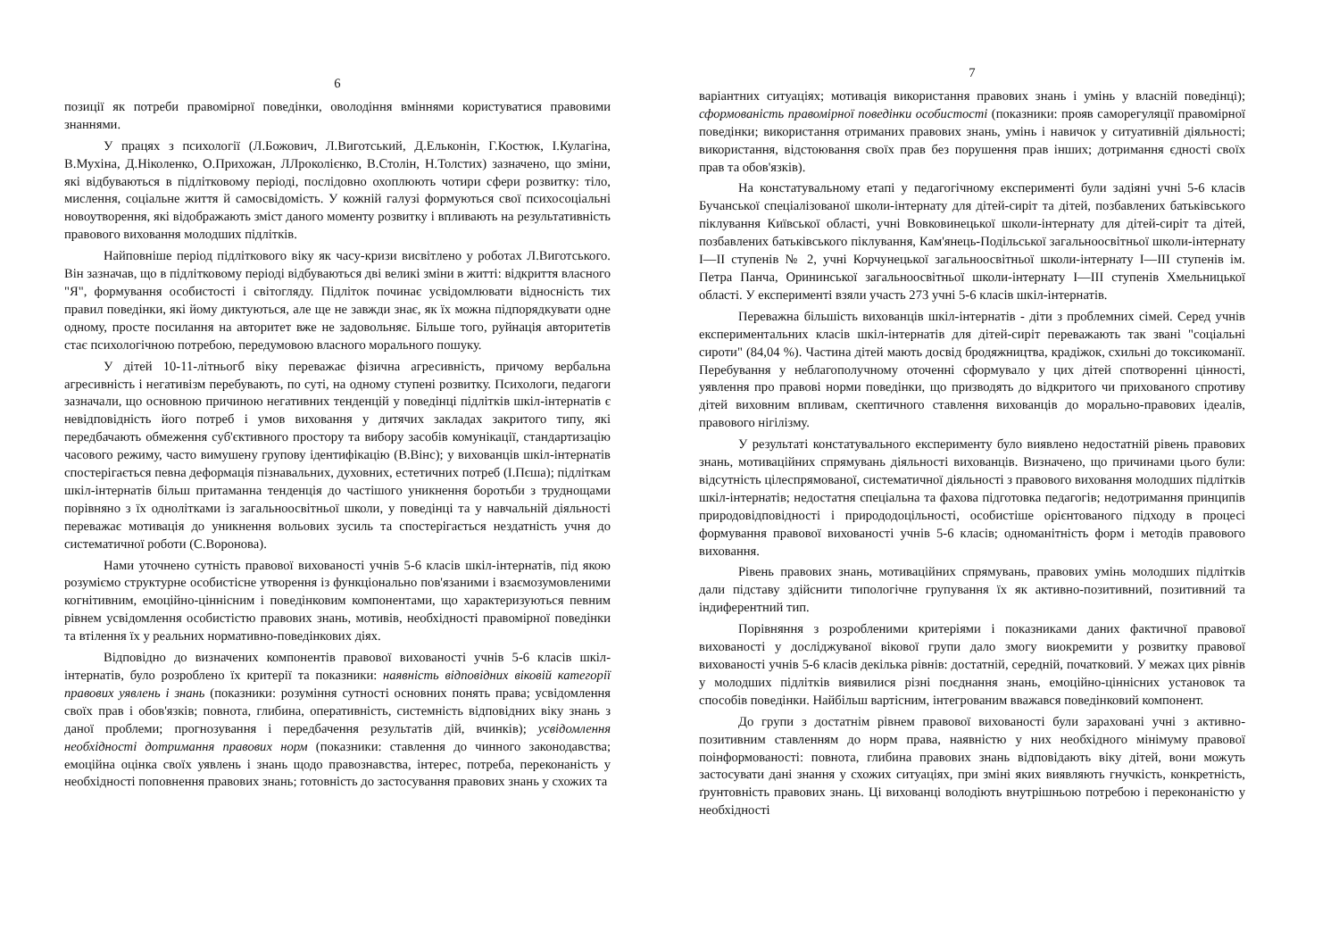6
позиції як потреби правомірної поведінки, оволодіння вміннями користуватися правовими знаннями.
У працях з психології (Л.Божович, Л.Виготський, Д.Ельконін, Г.Костюк, І.Кулагіна, В.Мухіна, Д.Ніколенко, О.Прихожан, ЛЛроколієнко, В.Столін, Н.Толстих) зазначено, що зміни, які відбуваються в підлітковому періоді, послідовно охоплюють чотири сфери розвитку: тіло, мислення, соціальне життя й самосвідомість. У кожній галузі формуються свої психосоціальні новоутворення, які відображають зміст даного моменту розвитку і впливають на результативність правового виховання молодших підлітків.
Найповніше період підліткового віку як часу-кризи висвітлено у роботах Л.Виготського. Він зазначав, що в підлітковому періоді відбуваються дві великі зміни в житті: відкриття власного "Я", формування особистості і світогляду. Підліток починає усвідомлювати відносність тих правил поведінки, які йому диктуються, але ще не завжди знає, як їх можна підпорядкувати одне одному, просте посилання на авторитет вже не задовольняє. Більше того, руйнація авторитетів стає психологічною потребою, передумовою власного морального пошуку.
У дітей 10-11-літньогб віку переважає фізична агресивність, причому вербальна агресивність і негативізм перебувають, по суті, на одному ступені розвитку. Психологи, педагоги зазначали, що основною причиною негативних тенденцій у поведінці підлітків шкіл-інтернатів є невідповідність його потреб і умов виховання у дитячих закладах закритого типу, які передбачають обмеження суб'єктивного простору та вибору засобів комунікації, стандартизацію часового режиму, часто вимушену групову ідентифікацію (В.Вінс); у вихованців шкіл-інтернатів спостерігається певна деформація пізнавальних, духовних, естетичних потреб (І.Пєша); підліткам шкіл-інтернатів більш притаманна тенденція до частішого уникнення боротьби з труднощами порівняно з їх однолітками із загальноосвітньої школи, у поведінці та у навчальній діяльності переважає мотивація до уникнення вольових зусиль та спостерігається нездатність учня до систематичної роботи (С.Воронова).
Нами уточнено сутність правової вихованості учнів 5-6 класів шкіл-інтернатів, під якою розуміємо структурне особистісне утворення із функціонально пов'язаними і взаємозумовленими когнітивним, емоційно-ціннісним і поведінковим компонентами, що характеризуються певним рівнем усвідомлення особистістю правових знань, мотивів, необхідності правомірної поведінки та втілення їх у реальних нормативно-поведінкових діях.
Відповідно до визначених компонентів правової вихованості учнів 5-6 класів шкіл-інтернатів, було розроблено їх критерії та показники: наявність відповідних віковій категорії правових уявлень і знань (показники: розуміння сутності основних понять права; усвідомлення своїх прав і обов'язків; повнота, глибина, оперативність, системність відповідних віку знань з даної проблеми; прогнозування і передбачення результатів дій, вчинків); усвідомлення необхідності дотримання правових норм (показники: ставлення до чинного законодавства; емоційна оцінка своїх уявлень і знань щодо правознавства, інтерес, потреба, переконаність у необхідності поповнення правових знань; готовність до застосування правових знань у схожих та
7
варіантних ситуаціях; мотивація використання правових знань і умінь у власній поведінці); сформованість правомірної поведінки особистості (показники: прояв саморегуляції правомірної поведінки; використання отриманих правових знань, умінь і навичок у ситуативній діяльності; використання, відстоювання своїх прав без порушення прав інших; дотримання єдності своїх прав та обов'язків).
На констатувальному етапі у педагогічному експерименті були задіяні учні 5-6 класів Бучанської спеціалізованої школи-інтернату для дітей-сиріт та дітей, позбавлених батьківського піклування Київської області, учні Вовковинецької школи-інтернату для дітей-сиріт та дітей, позбавлених батьківського піклування, Кам'янець-Подільської загальноосвітньої школи-інтернату І—ІІ ступенів № 2, учні Корчунецької загальноосвітньої школи-інтернату І—ІІІ ступенів ім. Петра Панча, Орининської загальноосвітньої школи-інтернату І—ІІІ ступенів Хмельницької області. У експерименті взяли участь 273 учні 5-6 класів шкіл-інтернатів.
Переважна більшість вихованців шкіл-інтернатів - діти з проблемних сімей. Серед учнів експериментальних класів шкіл-інтернатів для дітей-сиріт переважають так звані "соціальні сироти" (84,04 %). Частина дітей мають досвід бродяжництва, крадіжок, схильні до токсикоманії. Перебування у неблагополучному оточенні сформувало у цих дітей спотворенні цінності, уявлення про правові норми поведінки, що призводять до відкритого чи прихованого спротиву дітей виховним впливам, скептичного ставлення вихованців до морально-правових ідеалів, правового нігілізму.
У результаті констатувального експерименту було виявлено недостатній рівень правових знань, мотиваційних спрямувань діяльності вихованців. Визначено, що причинами цього були: відсутність цілеспрямованої, систематичної діяльності з правового виховання молодших підлітків шкіл-інтернатів; недостатня спеціальна та фахова підготовка педагогів; недотримання принципів природовідповідності і природодоцільності, особистіше орієнтованого підходу в процесі формування правової вихованості учнів 5-6 класів; одноманітність форм і методів правового виховання.
Рівень правових знань, мотиваційних спрямувань, правових умінь молодших підлітків дали підставу здійснити типологічне групування їх як активно-позитивний, позитивний та індиферентний тип.
Порівняння з розробленими критеріями і показниками даних фактичної правової вихованості у досліджуваної вікової групи дало змогу виокремити у розвитку правової вихованості учнів 5-6 класів декілька рівнів: достатній, середній, початковий. У межах цих рівнів у молодших підлітків виявилися різні поєднання знань, емоційно-ціннісних установок та способів поведінки. Найбільш вартісним, інтегрованим вважався поведінковий компонент.
До групи з достатнім рівнем правової вихованості були зараховані учні з активно-позитивним ставленням до норм права, наявністю у них необхідного мінімуму правової поінформованості: повнота, глибина правових знань відповідають віку дітей, вони можуть застосувати дані знання у схожих ситуаціях, при зміні яких виявляють гнучкість, конкретність, ґрунтовність правових знань. Ці вихованці володіють внутрішньою потребою і переконаністю у необхідності